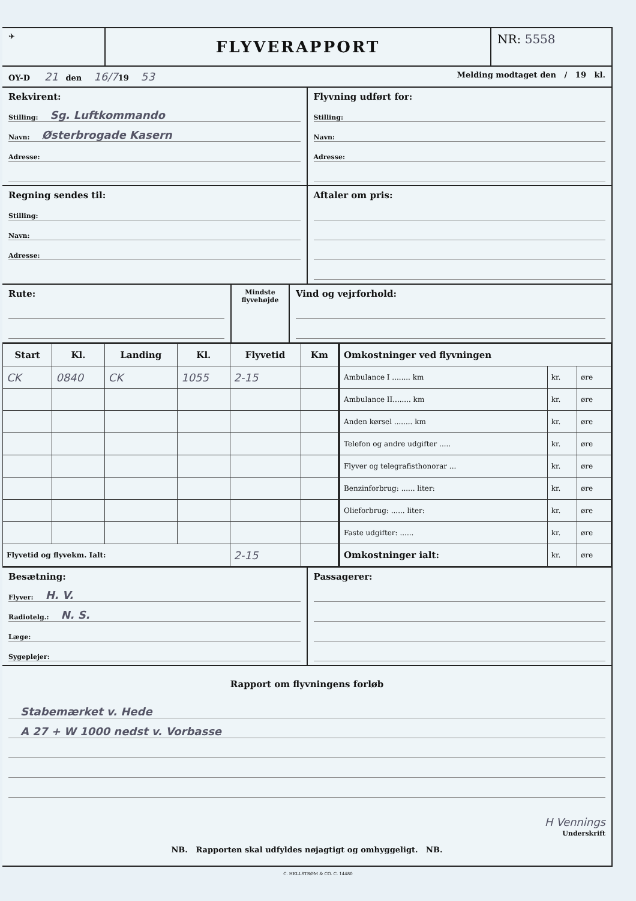✈
FLYVERAPPORT
NR: 5558
OY-D 21 den 16/719 53
Melding modtaget den / 19 kl.
Rekvirent:
Stilling: Sg. Luftkommando
Navn: Østerbrogade Kasern
Adresse:
Flyvning udført for:
Stilling:
Navn:
Adresse:
Regning sendes til:
Stilling:
Navn:
Adresse:
Aftaler om pris:
Rute:
Mindste flyvehøjde
Vind og vejrforhold:
| Start | Kl. | Landing | Kl. | Flyvetid | Km |
| --- | --- | --- | --- | --- | --- |
| CK | 0840 | CK | 1055 | 2-15 | |
| Flyvetid og flyvekm. Ialt: | | | | 2-15 | |
| Omkostninger ved flyvningen | | |
| --- | --- | --- |
| Ambulance I ........ km | kr. | øre |
| Ambulance II........ km | kr. | øre |
| Anden kørsel ........ km | kr. | øre |
| Telefon og andre udgifter ..... | kr. | øre |
| Flyver og telegrafisthonorar ... | kr. | øre |
| Benzinforbrug: ...... liter: | kr. | øre |
| Olieforbrug: ...... liter: | kr. | øre |
| Faste udgifter: ...... | kr. | øre |
| Omkostninger ialt: | kr. | øre |
Besætning:
Flyver: H. V.
Radiotelg.: N. S.
Læge:
Sygeplejer:
Passagerer:
Rapport om flyvningens forløb
Stabemærket v. Hede
A 27 + W 1000 nedst v. Vorbasse
H Vennings
Underskrift
NB. Rapporten skal udfyldes nøjagtigt og omhyggeligt. NB.
C. HELLSTRØM & CO. C. 14480